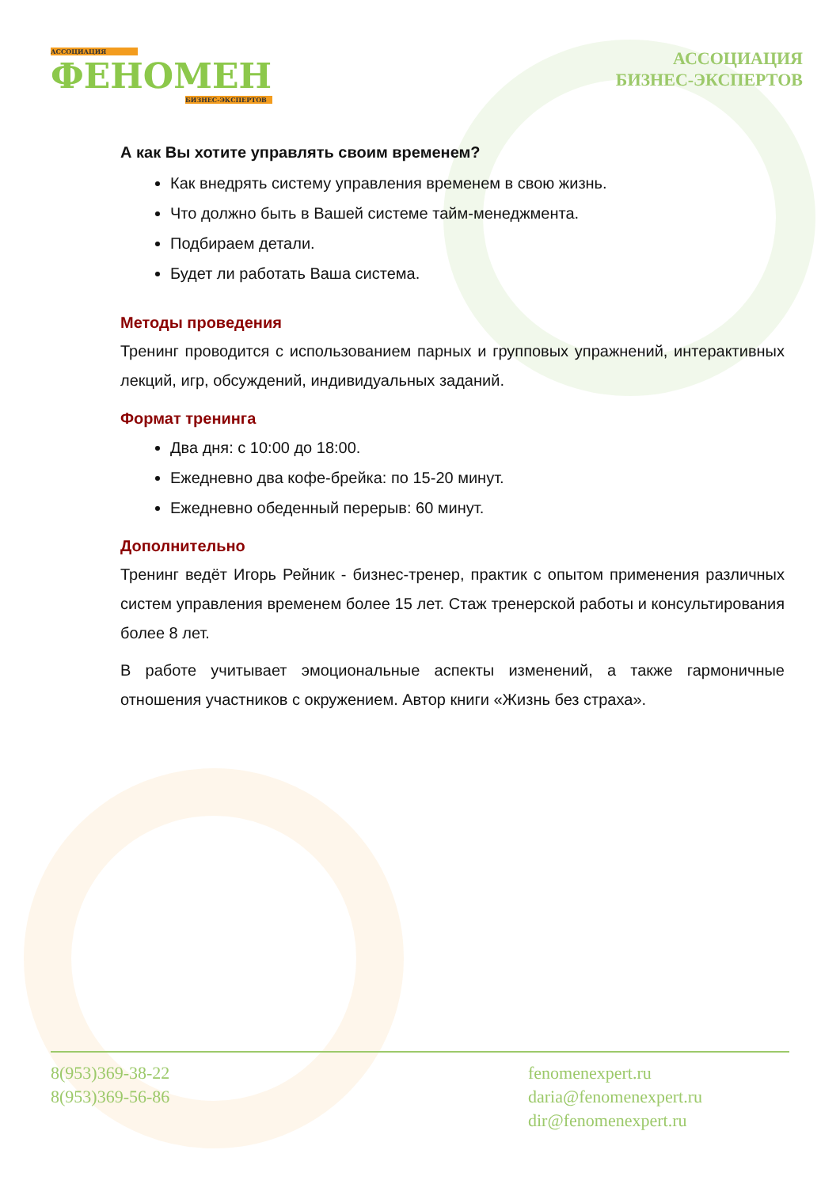АССОЦИАЦИЯ
ФЕНОМЕН
БИЗНЕС-ЭКСПЕРТОВ
АССОЦИАЦИЯ
БИЗНЕС-ЭКСПЕРТОВ
А как Вы хотите управлять своим временем?
Как внедрять систему управления временем в свою жизнь.
Что должно быть в Вашей системе тайм-менеджмента.
Подбираем детали.
Будет ли работать Ваша система.
Методы проведения
Тренинг проводится с использованием парных и групповых упражнений, интерактивных лекций, игр, обсуждений, индивидуальных заданий.
Формат тренинга
Два дня: с 10:00 до 18:00.
Ежедневно два кофе-брейка: по 15-20 минут.
Ежедневно обеденный перерыв: 60 минут.
Дополнительно
Тренинг ведёт Игорь Рейник - бизнес-тренер, практик с опытом применения различных систем управления временем более 15 лет. Стаж тренерской работы и консультирования более 8 лет.
В работе учитывает эмоциональные аспекты изменений, а также гармоничные отношения участников с окружением. Автор книги «Жизнь без страха».
8(953)369-38-22
8(953)369-56-86
fenomenexpert.ru
daria@fenomenexpert.ru
dir@fenomenexpert.ru